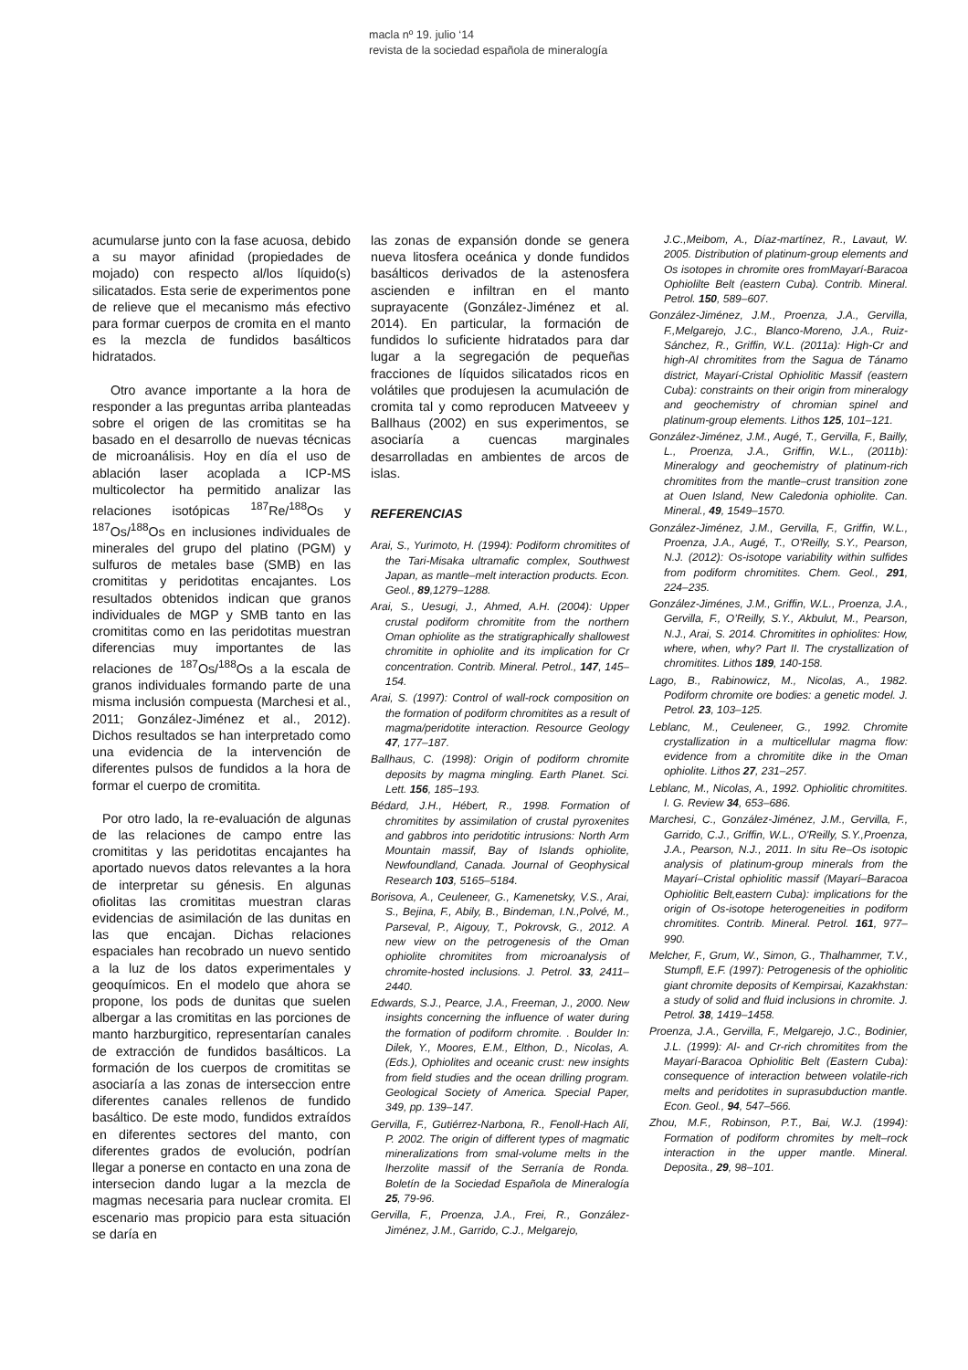macla nº 19. julio ‘14
revista de la sociedad española de mineralogía
acumularse junto con la fase acuosa, debido a su mayor afinidad (propiedades de mojado) con respecto al/los líquido(s) silicatados. Esta serie de experimentos pone de relieve que el mecanismo más efectivo para formar cuerpos de cromita en el manto es la mezcla de fundidos basálticos hidratados.
Otro avance importante a la hora de responder a las preguntas arriba planteadas sobre el origen de las cromititas se ha basado en el desarrollo de nuevas técnicas de microanálisis. Hoy en día el uso de ablación laser acoplada a ICP-MS multicolector ha permitido analizar las relaciones isotópicas <sup>187</sup>Re/<sup>188</sup>Os y <sup>187</sup>Os/<sup>188</sup>Os en inclusiones individuales de minerales del grupo del platino (PGM) y sulfuros de metales base (SMB) en las cromititas y peridotitas encajantes. Los resultados obtenidos indican que granos individuales de MGP y SMB tanto en las cromititas como en las peridotitas muestran diferencias muy importantes de las relaciones de <sup>187</sup>Os/<sup>188</sup>Os a la escala de granos individuales formando parte de una misma inclusión compuesta (Marchesi et al., 2011; González-Jiménez et al., 2012). Dichos resultados se han interpretado como una evidencia de la intervención de diferentes pulsos de fundidos a la hora de formar el cuerpo de cromitita.
Por otro lado, la re-evaluación de algunas de las relaciones de campo entre las cromititas y las peridotitas encajantes ha aportado nuevos datos relevantes a la hora de interpretar su génesis. En algunas ofiolitas las cromititas muestran claras evidencias de asimilación de las dunitas en las que encajan. Dichas relaciones espaciales han recobrado un nuevo sentido a la luz de los datos experimentales y geoquímicos. En el modelo que ahora se propone, los pods de dunitas que suelen albergar a las cromititas en las porciones de manto harzburgitico, representarían canales de extracción de fundidos basálticos. La formación de los cuerpos de cromititas se asociaría a las zonas de interseccion entre diferentes canales rellenos de fundido basáltico. De este modo, fundidos extraídos en diferentes sectores del manto, con diferentes grados de evolución, podrían llegar a ponerse en contacto en una zona de intersecion dando lugar a la mezcla de magmas necesaria para nuclear cromita. El escenario mas propicio para esta situación se daría en
las zonas de expansión donde se genera nueva litosfera oceánica y donde fundidos basálticos derivados de la astenosfera ascienden e infiltran en el manto suprayacente (González-Jiménez et al. 2014). En particular, la formación de fundidos lo suficiente hidratados para dar lugar a la segregación de pequeñas fracciones de líquidos silicatados ricos en volátiles que produjesen la acumulación de cromita tal y como reproducen Matveeev y Ballhaus (2002) en sus experimentos, se asociaría a cuencas marginales desarrolladas en ambientes de arcos de islas.
REFERENCIAS
Arai, S., Yurimoto, H. (1994): Podiform chromitites of the Tari-Misaka ultramafic complex, Southwest Japan, as mantle–melt interaction products. Econ. Geol., 89,1279–1288.
Arai, S., Uesugi, J., Ahmed, A.H. (2004): Upper crustal podiform chromitite from the northern Oman ophiolite as the stratigraphically shallowest chromitite in ophiolite and its implication for Cr concentration. Contrib. Mineral. Petrol., 147, 145–154.
Arai, S. (1997): Control of wall-rock composition on the formation of podiform chromitites as a result of magma/peridotite interaction. Resource Geology 47, 177–187.
Ballhaus, C. (1998): Origin of podiform chromite deposits by magma mingling. Earth Planet. Sci. Lett. 156, 185–193.
Bédard, J.H., Hébert, R., 1998. Formation of chromitites by assimilation of crustal pyroxenites and gabbros into peridotitic intrusions: North Arm Mountain massif, Bay of Islands ophiolite, Newfoundland, Canada. Journal of Geophysical Research 103, 5165–5184.
Borisova, A., Ceuleneer, G., Kamenetsky, V.S., Arai, S., Bejina, F., Abily, B., Bindeman, I.N.,Polvé, M., Parseval, P., Aigouy, T., Pokrovsk, G., 2012. A new view on the petrogenesis of the Oman ophiolite chromitites from microanalysis of chromite-hosted inclusions. J. Petrol. 33, 2411–2440.
Edwards, S.J., Pearce, J.A., Freeman, J., 2000. New insights concerning the influence of water during the formation of podiform chromite. . Boulder In: Dilek, Y., Moores, E.M., Elthon, D., Nicolas, A. (Eds.), Ophiolites and oceanic crust: new insights from field studies and the ocean drilling program. Geological Society of America. Special Paper, 349, pp. 139–147.
Gervilla, F., Gutiérrez-Narbona, R., Fenoll-Hach Alí, P. 2002. The origin of different types of magmatic mineralizations from smal-volume melts in the lherzolite massif of the Serranía de Ronda. Boletín de la Sociedad Española de Mineralogía 25, 79-96.
Gervilla, F., Proenza, J.A., Frei, R., González-Jiménez, J.M., Garrido, C.J., Melgarejo,
J.C.,Meibom, A., Díaz-martínez, R., Lavaut, W. 2005. Distribution of platinum-group elements and Os isotopes in chromite ores fromMayarí-Baracoa Ophiolilte Belt (eastern Cuba). Contrib. Mineral. Petrol. 150, 589–607.
González-Jiménez, J.M., Proenza, J.A., Gervilla, F.,Melgarejo, J.C., Blanco-Moreno, J.A., Ruiz-Sánchez, R., Griffin, W.L. (2011a): High-Cr and high-Al chromitites from the Sagua de Tánamo district, Mayarí-Cristal Ophiolitic Massif (eastern Cuba): constraints on their origin from mineralogy and geochemistry of chromian spinel and platinum-group elements. Lithos 125, 101–121.
González-Jiménez, J.M., Augé, T., Gervilla, F., Bailly, L., Proenza, J.A., Griffin, W.L., (2011b): Mineralogy and geochemistry of platinum-rich chromitites from the mantle–crust transition zone at Ouen Island, New Caledonia ophiolite. Can. Mineral., 49, 1549–1570.
González-Jiménez, J.M., Gervilla, F., Griffin, W.L., Proenza, J.A., Augé, T., O'Reilly, S.Y., Pearson, N.J. (2012): Os-isotope variability within sulfides from podiform chromitites. Chem. Geol., 291, 224–235.
González-Jiménes, J.M., Griffin, W.L., Proenza, J.A., Gervilla, F., O’Reilly, S.Y., Akbulut, M., Pearson, N.J., Arai, S. 2014. Chromitites in ophiolites: How, where, when, why? Part II. The crystallization of chromitites. Lithos 189, 140-158.
Lago, B., Rabinowicz, M., Nicolas, A., 1982. Podiform chromite ore bodies: a genetic model. J. Petrol. 23, 103–125.
Leblanc, M., Ceuleneer, G., 1992. Chromite crystallization in a multicellular magma flow: evidence from a chromitite dike in the Oman ophiolite. Lithos 27, 231–257.
Leblanc, M., Nicolas, A., 1992. Ophiolitic chromitites. I. G. Review 34, 653–686.
Marchesi, C., González-Jiménez, J.M., Gervilla, F., Garrido, C.J., Griffin, W.L., O'Reilly, S.Y.,Proenza, J.A., Pearson, N.J., 2011. In situ Re–Os isotopic analysis of platinum-group minerals from the Mayarí–Cristal ophiolitic massif (Mayarí–Baracoa Ophiolitic Belt,eastern Cuba): implications for the origin of Os-isotope heterogeneities in podiform chromitites. Contrib. Mineral. Petrol. 161, 977–990.
Melcher, F., Grum, W., Simon, G., Thalhammer, T.V., Stumpfl, E.F. (1997): Petrogenesis of the ophiolitic giant chromite deposits of Kempirsai, Kazakhstan: a study of solid and fluid inclusions in chromite. J. Petrol. 38, 1419–1458.
Proenza, J.A., Gervilla, F., Melgarejo, J.C., Bodinier, J.L. (1999): Al- and Cr-rich chromitites from the Mayarí-Baracoa Ophiolitic Belt (Eastern Cuba): consequence of interaction between volatile-rich melts and peridotites in suprasubduction mantle. Econ. Geol., 94, 547–566.
Zhou, M.F., Robinson, P.T., Bai, W.J. (1994): Formation of podiform chromites by melt–rock interaction in the upper mantle. Mineral. Deposita., 29, 98–101.